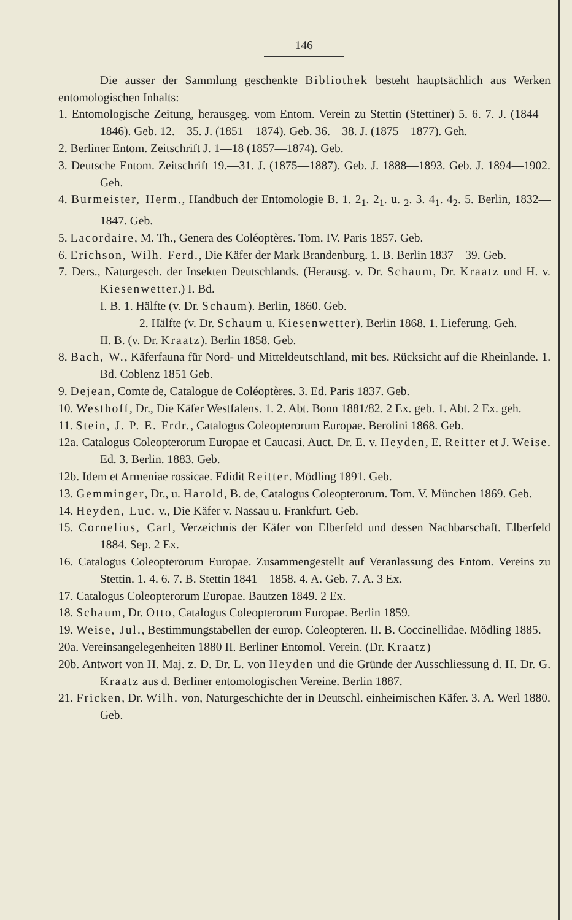146
Die ausser der Sammlung geschenkte Bibliothek besteht hauptsächlich aus Werken entomologischen Inhalts:
1. Entomologische Zeitung, herausgeg. vom Entom. Verein zu Stettin (Stettiner) 5. 6. 7. J. (1844—1846). Geb. 12.—35. J. (1851—1874). Geb. 36.—38. J. (1875—1877). Geh.
2. Berliner Entom. Zeitschrift J. 1—18 (1857—1874). Geb.
3. Deutsche Entom. Zeitschrift 19.—31. J. (1875—1887). Geb. J. 1888—1893. Geb. J. 1894—1902. Geh.
4. Burmeister, Herm., Handbuch der Entomologie B. 1. 2<sub>1</sub>. 2<sub>1</sub>. u. <sub>2</sub>. 3. 4<sub>1</sub>. 4<sub>2</sub>. 5. Berlin, 1832—1847. Geb.
5. Lacordaire, M. Th., Genera des Coléoptères. Tom. IV. Paris 1857. Geb.
6. Erichson, Wilh. Ferd., Die Käfer der Mark Brandenburg. 1. B. Berlin 1837—39. Geb.
7. Ders., Naturgesch. der Insekten Deutschlands. (Herausg. v. Dr. Schaum, Dr. Kraatz und H. v. Kiesenwetter.) I. Bd.
I. B. 1. Hälfte (v. Dr. Schaum). Berlin, 1860. Geb.
2. Hälfte (v. Dr. Schaum u. Kiesenwetter). Berlin 1868. 1. Lieferung. Geh.
II. B. (v. Dr. Kraatz). Berlin 1858. Geb.
8. Bach, W., Käferfauna für Nord- und Mitteldeutschland, mit bes. Rücksicht auf die Rheinlande. 1. Bd. Coblenz 1851 Geb.
9. Dejean, Comte de, Catalogue de Coléoptères. 3. Ed. Paris 1837. Geb.
10. Westhoff, Dr., Die Käfer Westfalens. 1. 2. Abt. Bonn 1881/82. 2 Ex. geb. 1. Abt. 2 Ex. geh.
11. Stein, J. P. E. Frdr., Catalogus Coleopterorum Europae. Berolini 1868. Geb.
12a. Catalogus Coleopterorum Europae et Caucasi. Auct. Dr. E. v. Heyden, E. Reitter et J. Weise. Ed. 3. Berlin. 1883. Geb.
12b. Idem et Armeniae rossicae. Edidit Reitter. Mödling 1891. Geb.
13. Gemminger, Dr., u. Harold, B. de, Catalogus Coleopterorum. Tom. V. München 1869. Geb.
14. Heyden, Luc. v., Die Käfer v. Nassau u. Frankfurt. Geb.
15. Cornelius, Carl, Verzeichnis der Käfer von Elberfeld und dessen Nachbarschaft. Elberfeld 1884. Sep. 2 Ex.
16. Catalogus Coleopterorum Europae. Zusammengestellt auf Veranlassung des Entom. Vereins zu Stettin. 1. 4. 6. 7. B. Stettin 1841—1858. 4. A. Geb. 7. A. 3 Ex.
17. Catalogus Coleopterorum Europae. Bautzen 1849. 2 Ex.
18. Schaum, Dr. Otto, Catalogus Coleopterorum Europae. Berlin 1859.
19. Weise, Jul., Bestimmungstabellen der europ. Coleopteren. II. B. Coccinellidae. Mödling 1885.
20a. Vereinsangelegenheiten 1880 II. Berliner Entomol. Verein. (Dr. Kraatz)
20b. Antwort von H. Maj. z. D. Dr. L. von Heyden und die Gründe der Ausschliessung d. H. Dr. G. Kraatz aus d. Berliner entomologischen Vereine. Berlin 1887.
21. Fricken, Dr. Wilh. von, Naturgeschichte der in Deutschl. einheimischen Käfer. 3. A. Werl 1880. Geb.